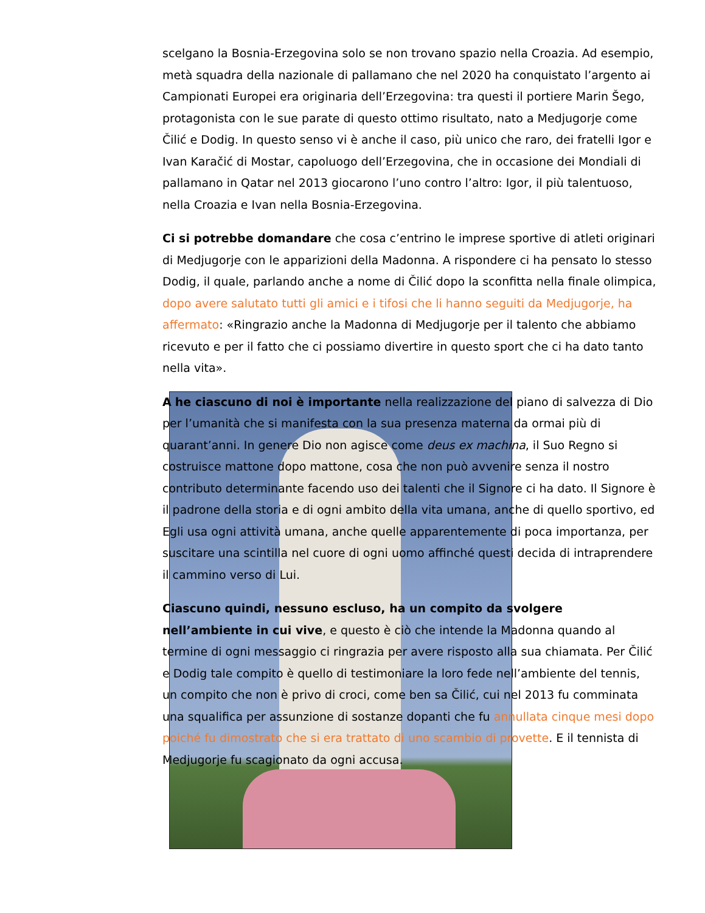scelgano la Bosnia-Erzegovina solo se non trovano spazio nella Croazia. Ad esempio, metà squadra della nazionale di pallamano che nel 2020 ha conquistato l’argento ai Campionati Europei era originaria dell’Erzegovina: tra questi il portiere Marin Šego, protagonista con le sue parate di questo ottimo risultato, nato a Medjugorje come Čilić e Dodig. In questo senso vi è anche il caso, più unico che raro, dei fratelli Igor e Ivan Karačić di Mostar, capoluogo dell’Erzegovina, che in occasione dei Mondiali di pallamano in Qatar nel 2013 giocarono l’uno contro l’altro: Igor, il più talentuoso, nella Croazia e Ivan nella Bosnia-Erzegovina.
Ci si potrebbe domandare che cosa c’entrino le imprese sportive di atleti originari di Medjugorje con le apparizioni della Madonna. A rispondere ci ha pensato lo stesso Dodig, il quale, parlando anche a nome di Čilić dopo la sconfitta nella finale olimpica, dopo avere salutato tutti gli amici e i tifosi che li hanno seguiti da Medjugorje, ha affermato: «Ringrazio anche la Madonna di Medjugorje per il talento che abbiamo ricevuto e per il fatto che ci possiamo divertire in questo sport che ci ha dato tanto nella vita».
A he ciascuno di noi è importante nella realizzazione del piano di salvezza di Dio per l’umanità che si manifesta con la sua presenza materna da ormai più di quarant’anni. In genere Dio non agisce come deus ex machina, il Suo Regno si costruisce mattone dopo mattone, cosa che non può avvenire senza il nostro contributo determinante facendo uso dei talenti che il Signore ci ha dato. Il Signore è il padrone della storia e di ogni ambito della vita umana, anche di quello sportivo, ed Egli usa ogni attività umana, anche quelle apparentemente di poca importanza, per suscitare una scintilla nel cuore di ogni uomo affinché questi decida di intraprendere il cammino verso di Lui.
Ciascuno quindi, nessuno escluso, ha un compito da svolgere nell’ambiente in cui vive, e questo è ciò che intende la Madonna quando al termine di ogni messaggio ci ringrazia per avere risposto alla sua chiamata. Per Čilić e Dodig tale compito è quello di testimoniare la loro fede nell’ambiente del tennis, un compito che non è privo di croci, come ben sa Čilić, cui nel 2013 fu comminata una squalifica per assunzione di sostanze dopanti che fu annullata cinque mesi dopo poiché fu dimostrato che si era trattato di uno scambio di provette. E il tennista di Medjugorje fu scagionato da ogni accusa.